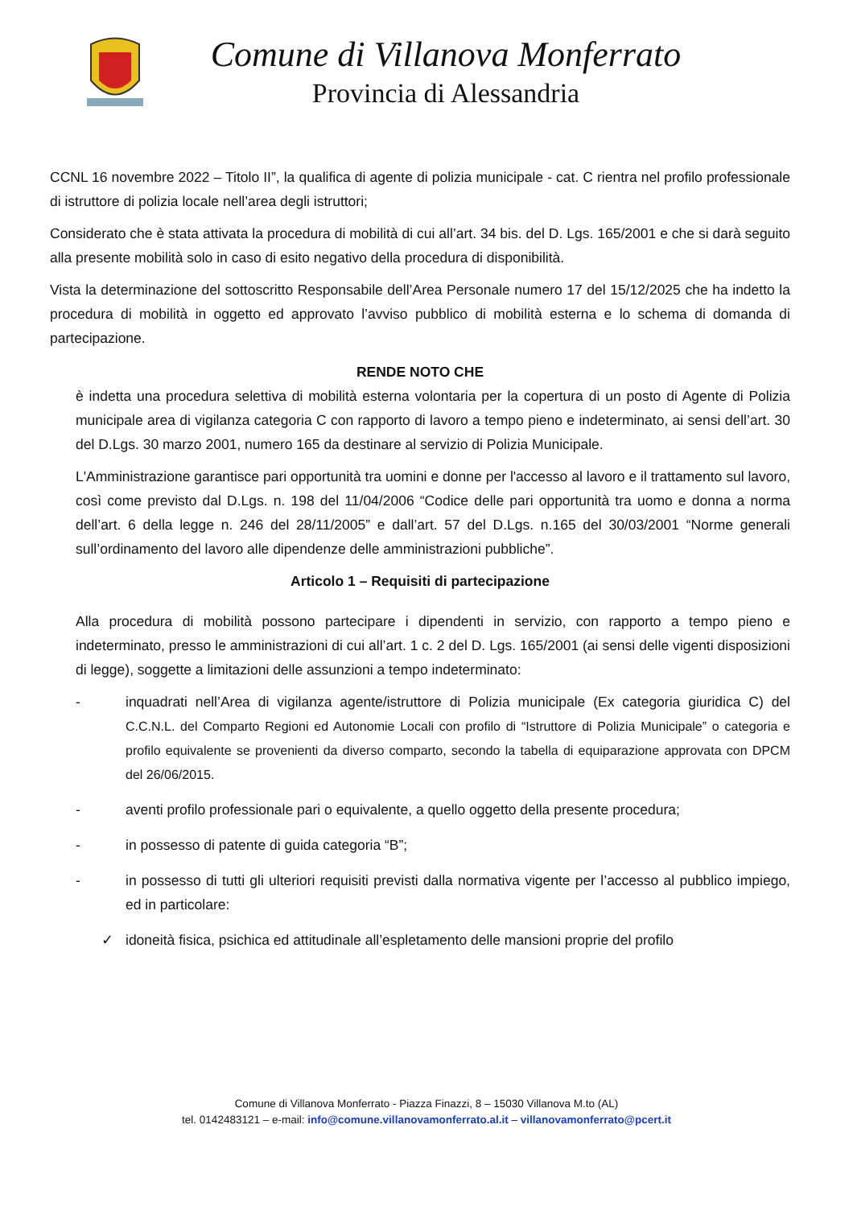Comune di Villanova Monferrato
Provincia di Alessandria
CCNL 16 novembre 2022 – Titolo II”, la qualifica di agente di polizia municipale - cat. C rientra nel profilo professionale di istruttore di polizia locale nell’area degli istruttori;
Considerato che è stata attivata la procedura di mobilità di cui all’art. 34 bis. del D. Lgs. 165/2001 e che si darà seguito alla presente mobilità solo in caso di esito negativo della procedura di disponibilità.
Vista la determinazione del sottoscritto Responsabile dell’Area Personale numero 17 del 15/12/2025 che ha indetto la procedura di mobilità in oggetto ed approvato l’avviso pubblico di mobilità esterna e lo schema di domanda di partecipazione.
RENDE NOTO CHE
è indetta una procedura selettiva di mobilità esterna volontaria per la copertura di un posto di Agente di Polizia municipale area di vigilanza categoria C con rapporto di lavoro a tempo pieno e indeterminato, ai sensi dell’art. 30 del D.Lgs. 30 marzo 2001, numero 165 da destinare al servizio di Polizia Municipale.
L'Amministrazione garantisce pari opportunità tra uomini e donne per l'accesso al lavoro e il trattamento sul lavoro, così come previsto dal D.Lgs. n. 198 del 11/04/2006 “Codice delle pari opportunità tra uomo e donna a norma dell’art. 6 della legge n. 246 del 28/11/2005” e dall’art. 57 del D.Lgs. n.165 del 30/03/2001 “Norme generali sull’ordinamento del lavoro alle dipendenze delle amministrazioni pubbliche”.
Articolo 1 – Requisiti di partecipazione
Alla procedura di mobilità possono partecipare i dipendenti in servizio, con rapporto a tempo pieno e indeterminato, presso le amministrazioni di cui all’art. 1 c. 2 del D. Lgs. 165/2001 (ai sensi delle vigenti disposizioni di legge), soggette a limitazioni delle assunzioni a tempo indeterminato:
- inquadrati nell’Area di vigilanza agente/istruttore di Polizia municipale (Ex categoria giuridica C) del C.C.N.L. del Comparto Regioni ed Autonomie Locali con profilo di “Istruttore di Polizia Municipale” o categoria e profilo equivalente se provenienti da diverso comparto, secondo la tabella di equiparazione approvata con DPCM del 26/06/2015.
- aventi profilo professionale pari o equivalente, a quello oggetto della presente procedura;
- in possesso di patente di guida categoria “B”;
- in possesso di tutti gli ulteriori requisiti previsti dalla normativa vigente per l’accesso al pubblico impiego, ed in particolare:
✓ idoneità fisica, psichica ed attitudinale all’espletamento delle mansioni proprie del profilo
Comune di Villanova Monferrato - Piazza Finazzi, 8 – 15030 Villanova M.to (AL)
tel. 0142483121 – e-mail: info@comune.villanovamonferrato.al.it – villanovamonferrato@pcert.it